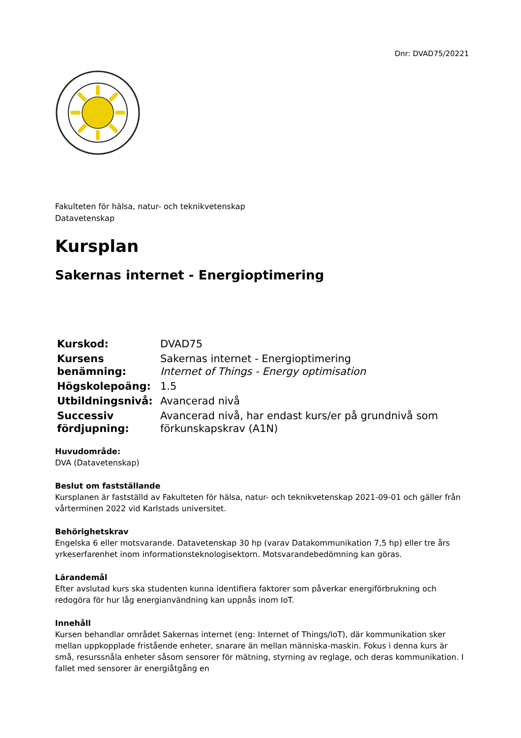Dnr: DVAD75/20221
Fakulteten för hälsa, natur- och teknikvetenskap
Datavetenskap
Kursplan
Sakernas internet - Energioptimering
| Kurskod: | DVAD75 |
| Kursens benämning: | Sakernas internet - Energioptimering Internet of Things - Energy optimisation |
| Högskolepoäng: | 1.5 |
| Utbildningsnivå: | Avancerad nivå |
| Successiv fördjupning: | Avancerad nivå, har endast kurs/er på grundnivå som förkunskapskrav (A1N) |
Huvudområde:
DVA (Datavetenskap)
Beslut om fastställande
Kursplanen är fastställd av Fakulteten för hälsa, natur- och teknikvetenskap 2021-09-01 och gäller från vårterminen 2022 vid Karlstads universitet.
Behörighetskrav
Engelska 6 eller motsvarande. Datavetenskap 30 hp (varav Datakommunikation 7,5 hp) eller tre års yrkeserfarenhet inom informationsteknologisektorn. Motsvarandebedömning kan göras.
Lärandemål
Efter avslutad kurs ska studenten kunna identifiera faktorer som påverkar energiförbrukning och redogöra för hur låg energianvändning kan uppnås inom IoT.
Innehåll
Kursen behandlar området Sakernas internet (eng: Internet of Things/IoT), där kommunikation sker mellan uppkopplade fristående enheter, snarare än mellan människa-maskin. Fokus i denna kurs är små, resurssnåla enheter såsom sensorer för mätning, styrning av reglage, och deras kommunikation. I fallet med sensorer är energiåtgång en